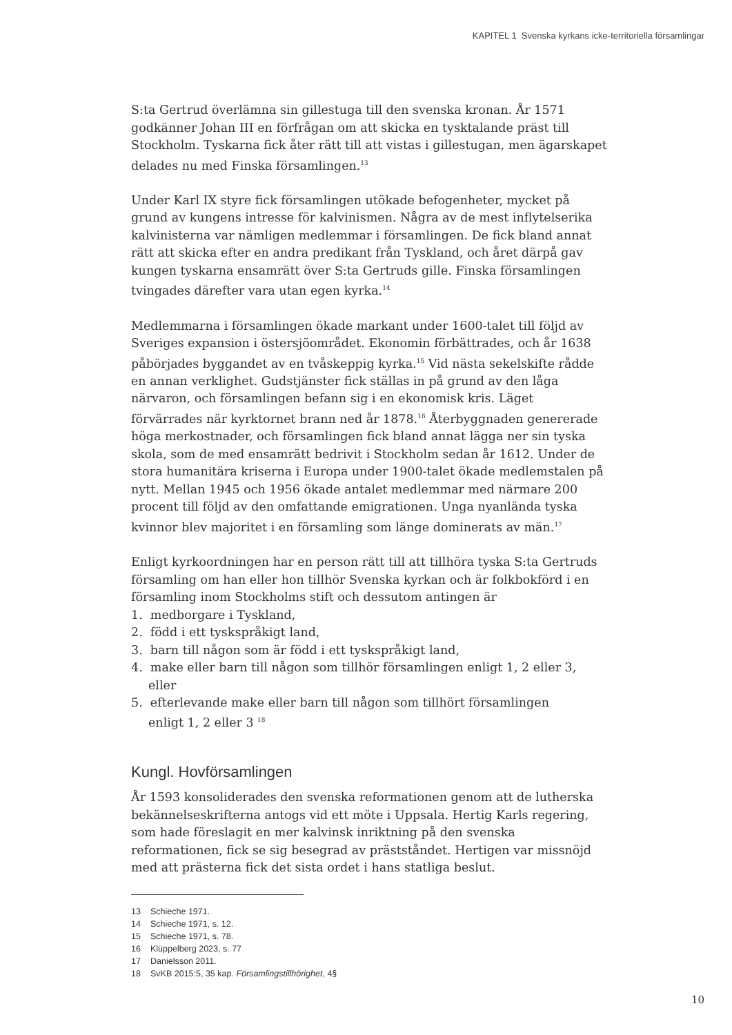KAPITEL 1 Svenska kyrkans icke-territoriella församlingar
S:ta Gertrud överlämna sin gillestuga till den svenska kronan. År 1571 godkänner Johan III en förfrågan om att skicka en tysktalande präst till Stockholm. Tyskarna fick åter rätt till att vistas i gillestugan, men ägarskapet delades nu med Finska församlingen.<sup>13</sup>
Under Karl IX styre fick församlingen utökade befogenheter, mycket på grund av kungens intresse för kalvinismen. Några av de mest inflytelserika kalvinisterna var nämligen medlemmar i församlingen. De fick bland annat rätt att skicka efter en andra predikant från Tyskland, och året därpå gav kungen tyskarna ensamrätt över S:ta Gertruds gille. Finska församlingen tvingades därefter vara utan egen kyrka.<sup>14</sup>
Medlemmarna i församlingen ökade markant under 1600-talet till följd av Sveriges expansion i östersjöområdet. Ekonomin förbättrades, och år 1638 påbörjades byggandet av en tvåskeppig kyrka.<sup>15</sup> Vid nästa sekelskifte rådde en annan verklighet. Gudstjänster fick ställas in på grund av den låga närvaron, och församlingen befann sig i en ekonomisk kris. Läget förvärrades när kyrktornet brann ned år 1878.<sup>16</sup> Återbyggnaden genererade höga merkostnader, och församlingen fick bland annat lägga ner sin tyska skola, som de med ensamrätt bedrivit i Stockholm sedan år 1612. Under de stora humanitära kriserna i Europa under 1900-talet ökade medlemstalen på nytt. Mellan 1945 och 1956 ökade antalet medlemmar med närmare 200 procent till följd av den omfattande emigrationen. Unga nyanlända tyska kvinnor blev majoritet i en församling som länge dominerats av män.<sup>17</sup>
Enligt kyrkoordningen har en person rätt till att tillhöra tyska S:ta Gertruds församling om han eller hon tillhör Svenska kyrkan och är folkbokförd i en församling inom Stockholms stift och dessutom antingen är
1. medborgare i Tyskland,
2. född i ett tyskspråkigt land,
3. barn till någon som är född i ett tyskspråkigt land,
4. make eller barn till någon som tillhör församlingen enligt 1, 2 eller 3,
eller
5. efterlevande make eller barn till någon som tillhört församlingen
enligt 1, 2 eller 3 <sup>18</sup>
Kungl. Hovförsamlingen
År 1593 konsoliderades den svenska reformationen genom att de lutherska bekännelseskrifterna antogs vid ett möte i Uppsala. Hertig Karls regering, som hade föreslagit en mer kalvinsk inriktning på den svenska reformationen, fick se sig besegrad av prästståndet. Hertigen var missnöjd med att prästerna fick det sista ordet i hans statliga beslut.
13 Schieche 1971.
14 Schieche 1971, s. 12.
15 Schieche 1971, s. 78.
16 Klüppelberg 2023, s. 77
17 Danielsson 2011.
18 SvKB 2015:5, 35 kap. Församlingstillhörighet, 4§
10